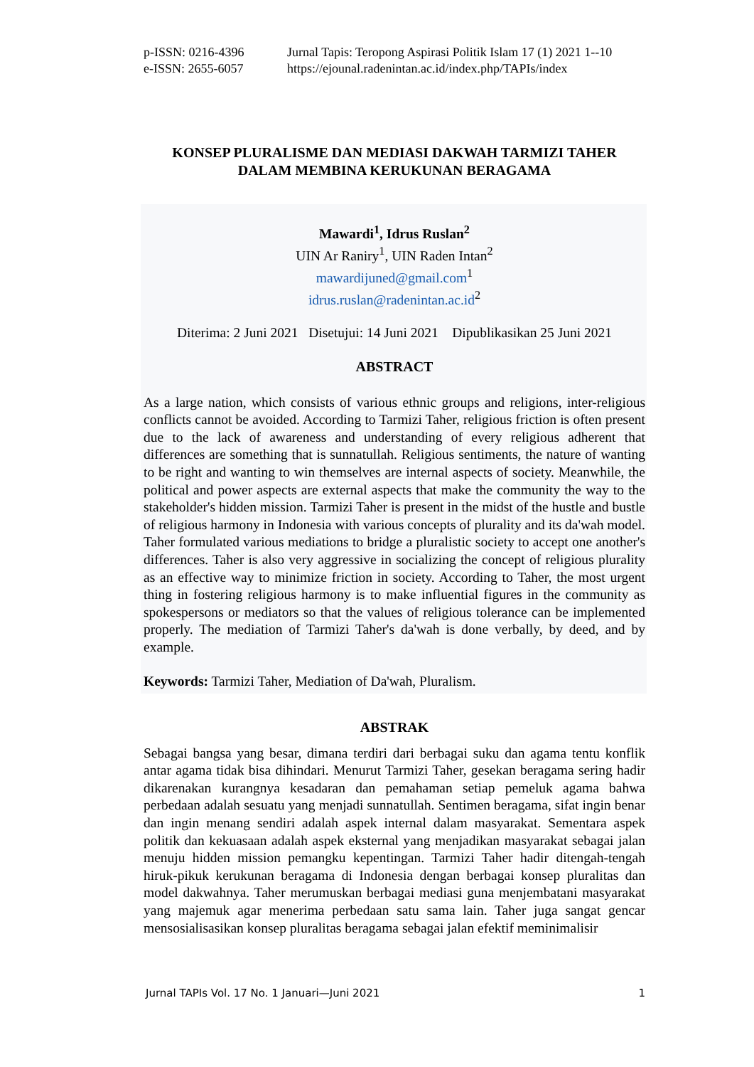p-ISSN: 0216-4396 Jurnal Tapis: Teropong Aspirasi Politik Islam 17 (1) 2021 1--10
e-ISSN: 2655-6057 https://ejounal.radenintan.ac.id/index.php/TAPIs/index
KONSEP PLURALISME DAN MEDIASI DAKWAH TARMIZI TAHER
DALAM MEMBINA KERUKUNAN BERAGAMA
Mawardi<sup>1</sup>, Idrus Ruslan<sup>2</sup>
UIN Ar Raniry<sup>1</sup>, UIN Raden Intan<sup>2</sup>
mawardijuned@gmail.com<sup>1</sup>
idrus.ruslan@radenintan.ac.id<sup>2</sup>
Diterima: 2 Juni 2021 Disetujui: 14 Juni 2021 Dipublikasikan 25 Juni 2021
ABSTRACT
As a large nation, which consists of various ethnic groups and religions, inter-religious conflicts cannot be avoided. According to Tarmizi Taher, religious friction is often present due to the lack of awareness and understanding of every religious adherent that differences are something that is sunnatullah. Religious sentiments, the nature of wanting to be right and wanting to win themselves are internal aspects of society. Meanwhile, the political and power aspects are external aspects that make the community the way to the stakeholder's hidden mission. Tarmizi Taher is present in the midst of the hustle and bustle of religious harmony in Indonesia with various concepts of plurality and its da'wah model. Taher formulated various mediations to bridge a pluralistic society to accept one another's differences. Taher is also very aggressive in socializing the concept of religious plurality as an effective way to minimize friction in society. According to Taher, the most urgent thing in fostering religious harmony is to make influential figures in the community as spokespersons or mediators so that the values of religious tolerance can be implemented properly. The mediation of Tarmizi Taher's da'wah is done verbally, by deed, and by example.
Keywords: Tarmizi Taher, Mediation of Da'wah, Pluralism.
ABSTRAK
Sebagai bangsa yang besar, dimana terdiri dari berbagai suku dan agama tentu konflik antar agama tidak bisa dihindari. Menurut Tarmizi Taher, gesekan beragama sering hadir dikarenakan kurangnya kesadaran dan pemahaman setiap pemeluk agama bahwa perbedaan adalah sesuatu yang menjadi sunnatullah. Sentimen beragama, sifat ingin benar dan ingin menang sendiri adalah aspek internal dalam masyarakat. Sementara aspek politik dan kekuasaan adalah aspek eksternal yang menjadikan masyarakat sebagai jalan menuju hidden mission pemangku kepentingan. Tarmizi Taher hadir ditengah-tengah hiruk-pikuk kerukunan beragama di Indonesia dengan berbagai konsep pluralitas dan model dakwahnya. Taher merumuskan berbagai mediasi guna menjembatani masyarakat yang majemuk agar menerima perbedaan satu sama lain. Taher juga sangat gencar mensosialisasikan konsep pluralitas beragama sebagai jalan efektif meminimalisir
Jurnal TAPIs Vol. 17 No. 1 Januari—Juni 2021 1